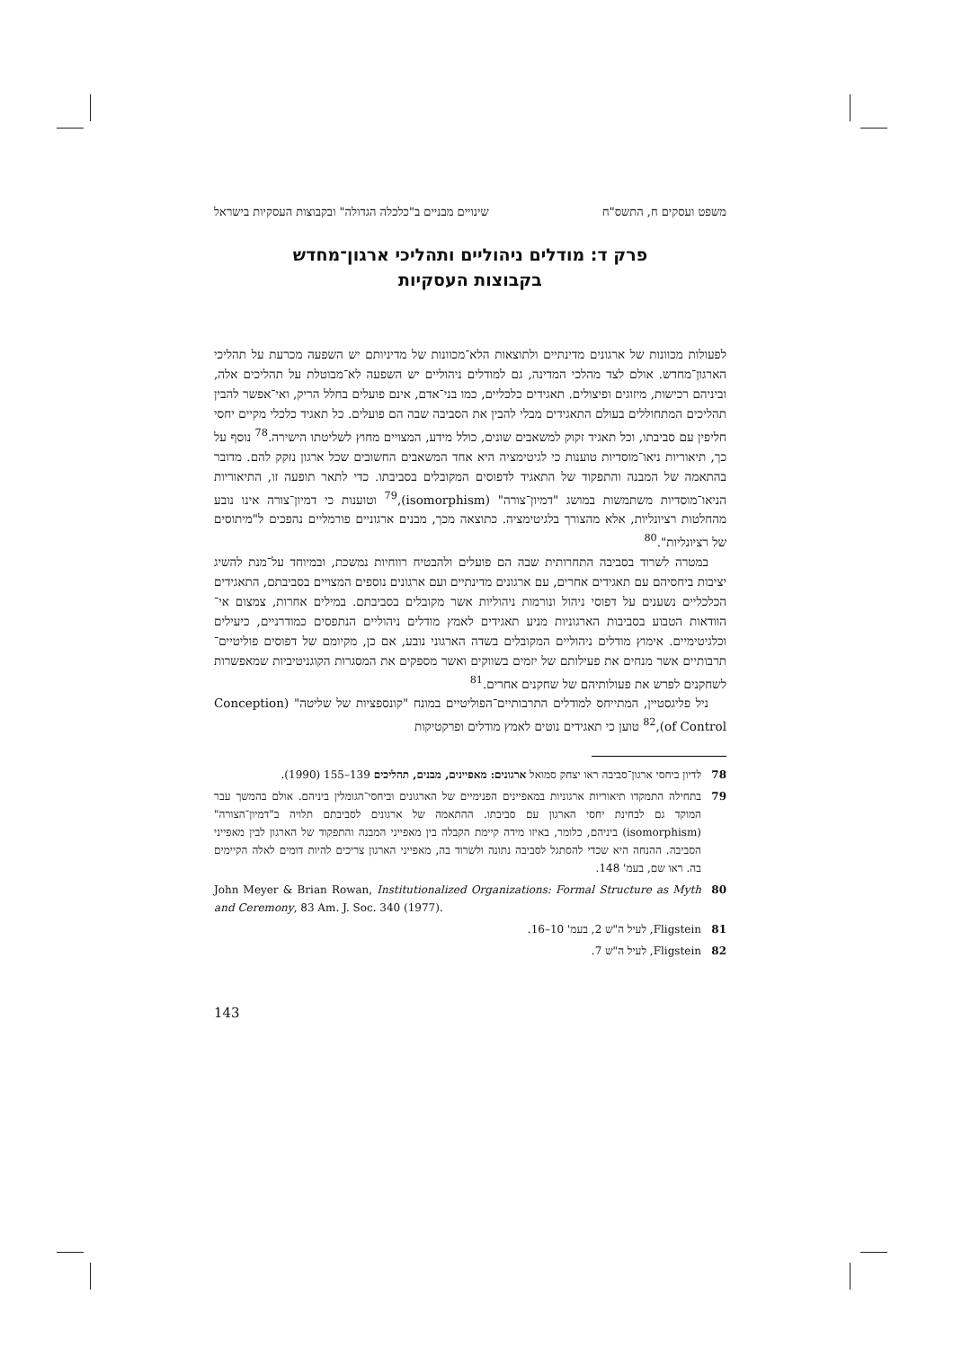משפט ועסקים ח, התשס"ח שינויים מבניים ב"כלכלה הגדולה" ובקבוצות העסקיות בישראל
פרק ד: מודלים ניהוליים ותהליכי ארגון־מחדש
בקבוצות העסקיות
לפעולות מכוונות של ארגונים מדינתיים ולתוצאות הלא־מכוונות של מדיניותם יש השפעה מכרעת על תהליכי הארגון־מחדש. אולם לצד מהלכי המדינה, גם למודלים ניהוליים יש השפעה לא־מבוטלת על תהליכים אלה, וביניהם רכישות, מיזוגים ופיצולים. תאגידים כלכליים, כמו בני־אדם, אינם פועלים בחלל הריק, ואי־אפשר להבין תהליכים המתחוללים בעולם התאגידים מבלי להבין את הסביבה שבה הם פועלים. כל תאגיד כלכלי מקיים יחסי חליפין עם סביבתו, וכל תאגיד זקוק למשאבים שונים, כולל מידע, המצויים מחוץ לשליטתו הישירה.<sup>78</sup> נוסף על כך, תיאוריות ניאו־מוסדיות טוענות כי לגיטימציה היא אחד המשאבים החשובים שכל ארגון נזקק להם. מדובר בהתאמה של המבנה והתפקוד של התאגיד לדפוסים המקובלים בסביבתו. כדי לתאר תופעה זו, התיאוריות הניאו־מוסדיות משתמשות במושג "דמיון־צורה" (isomorphism),<sup>79</sup> וטוענות כי דמיון־צורה אינו נובע מהחלטות רציונליות, אלא מהצורך בלגיטימציה. כתוצאה מכך, מבנים ארגוניים פורמליים נהפכים ל"מיתוסים של רציונליות".<sup>80</sup>
במטרה לשרוד בסביבה התחרותית שבה הם פועלים ולהבטיח רווחיות נמשכת, ובמיוחד על־מנת להשיג יציבות ביחסיהם עם תאגידים אחרים, עם ארגונים מדינתיים ועם ארגונים נוספים המצויים בסביבתם, התאגידים הכלכליים נשענים על דפוסי ניהול ונורמות ניהוליות אשר מקובלים בסביבתם. במילים אחרות, צמצום אי־הוודאות הטבוע בסביבות הארגוניות מניע תאגידים לאמץ מודלים ניהוליים הנתפסים כמודרניים, כיעילים וכלגיטימיים. אימוץ מודלים ניהוליים המקובלים בשדה הארגוני נובע, אם כן, מקיומם של דפוסים פוליטיים־תרבותיים אשר מנחים את פעילותם של יזמים בשווקים ואשר מספקים את המסגרות הקוגניטיביות שמאפשרות לשחקנים לפרש את פעולותיהם של שחקנים אחרים.<sup>81</sup>
ניל פליגסטיין, המתייחס למודלים התרבותיים־הפוליטיים במונח "קונספציות של שליטה" (Conception of Control),<sup>82</sup> טוען כי תאגידים נוטים לאמץ מודלים ופרקטיקות
78 לדיון ביחסי ארגון־סביבה ראו יצחק סמואל ארגונים: מאפיינים, מבנים, תהליכים 139–155 (1990).
79 בתחילה התמקדו תיאוריות ארגוניות במאפיינים הפנימיים של הארגונים וביחסי־הגומלין ביניהם. אולם בהמשך עבר המוקד גם לבחינת יחסי הארגון עם סביבתו. ההתאמה של ארגונים לסביבתם תלויה ב"דמיון־הצורה" (isomorphism) ביניהם, כלומר, באיזו מידה קיימת הקבלה בין מאפייני המבנה והתפקוד של הארגון לבין מאפייני הסביבה. ההנחה היא שכדי להסתגל לסביבה נתונה ולשרוד בה, מאפייני הארגון צריכים להיות דומים לאלה הקיימים בה. ראו שם, בעמ' 148.
80 John Meyer & Brian Rowan, Institutionalized Organizations: Formal Structure as Myth and Ceremony, 83 Am. J. Soc. 340 (1977).
81 Fligstein, לעיל ה"ש 2, בעמ' 10–16.
82 Fligstein, לעיל ה"ש 7.
143